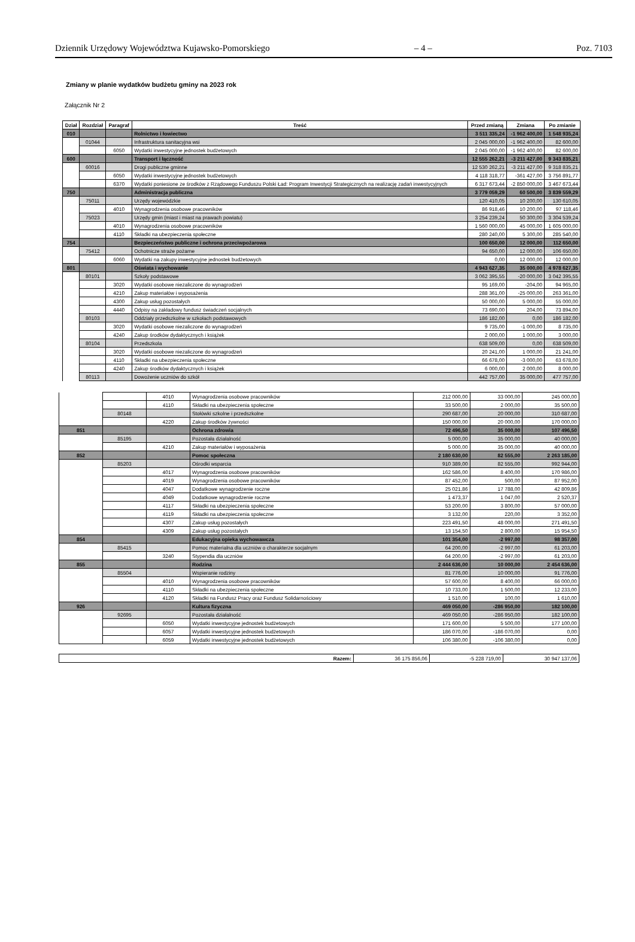Dziennik Urzędowy Województwa Kujawsko-Pomorskiego – 4 – Poz. 7103
Zmiany w planie wydatków budżetu gminy na 2023 rok
Załącznik Nr 2
| Dział | Rozdział | Paragraf | Treść | Przed zmianą | Zmiana | Po zmianie |
| --- | --- | --- | --- | --- | --- | --- |
| 010 | | | Rolnictwo i łowiectwo | 3 511 335,24 | -1 962 400,00 | 1 548 935,24 |
| | 01044 | | Infrastruktura sanitacyjna wsi | 2 045 000,00 | -1 962 400,00 | 82 600,00 |
| | | 6050 | Wydatki inwestycyjne jednostek budżetowych | 2 045 000,00 | -1 962 400,00 | 82 600,00 |
| 600 | | | Transport i łączność | 12 555 262,21 | -3 211 427,00 | 9 343 835,21 |
| | 60016 | | Drogi publiczne gminne | 12 530 262,21 | -3 211 427,00 | 9 318 835,21 |
| | | 6050 | Wydatki inwestycyjne jednostek budżetowych | 4 118 318,77 | -361 427,00 | 3 756 891,77 |
| | | 6370 | Wydatki poniesione ze środków z Rządowego Funduszu Polski Ład: Program Inwestycji Strategicznych na realizację zadań inwestycyjnych | 6 317 673,44 | -2 850 000,00 | 3 467 673,44 |
| 750 | | | Administracja publiczna | 3 779 059,29 | 60 500,00 | 3 839 559,29 |
| | 75011 | | Urzędy wojewódzkie | 120 410,05 | 10 200,00 | 130 610,05 |
| | | 4010 | Wynagrodzenia osobowe pracowników | 86 918,46 | 10 200,00 | 97 118,46 |
| | 75023 | | Urzędy gmin (miast i miast na prawach powiatu) | 3 254 239,24 | 50 300,00 | 3 304 539,24 |
| | | 4010 | Wynagrodzenia osobowe pracowników | 1 560 000,00 | 45 000,00 | 1 605 000,00 |
| | | 4110 | Składki na ubezpieczenia społeczne | 280 240,00 | 5 300,00 | 285 540,00 |
| 754 | | | Bezpieczeństwo publiczne i ochrona przeciwpożarowa | 100 650,00 | 12 000,00 | 112 650,00 |
| | 75412 | | Ochotnicze straże pożarne | 94 650,00 | 12 000,00 | 106 650,00 |
| | | 6060 | Wydatki na zakupy inwestycyjne jednostek budżetowych | 0,00 | 12 000,00 | 12 000,00 |
| 801 | | | Oświata i wychowanie | 4 943 627,35 | 35 000,00 | 4 978 627,35 |
| | 80101 | | Szkoły podstawowe | 3 062 395,55 | -20 000,00 | 3 042 395,55 |
| | | 3020 | Wydatki osobowe niezaliczone do wynagrodzeń | 95 169,00 | -204,00 | 94 965,00 |
| | | 4210 | Zakup materiałów i wyposażenia | 288 361,00 | -25 000,00 | 263 361,00 |
| | | 4300 | Zakup usług pozostałych | 50 000,00 | 5 000,00 | 55 000,00 |
| | | 4440 | Odpisy na zakładowy fundusz świadczeń socjalnych | 73 690,00 | 204,00 | 73 894,00 |
| | 80103 | | Oddziały przedszkolne w szkołach podstawowych | 186 182,00 | 0,00 | 186 182,00 |
| | | 3020 | Wydatki osobowe niezaliczone do wynagrodzeń | 9 735,00 | -1 000,00 | 8 735,00 |
| | | 4240 | Zakup środków dydaktycznych i książek | 2 000,00 | 1 000,00 | 3 000,00 |
| | 80104 | | Przedszkola | 638 509,00 | 0,00 | 638 509,00 |
| | | 3020 | Wydatki osobowe niezaliczone do wynagrodzeń | 20 241,00 | 1 000,00 | 21 241,00 |
| | | 4110 | Składki na ubezpieczenia społeczne | 66 678,00 | -3 000,00 | 63 678,00 |
| | | 4240 | Zakup środków dydaktycznych i książek | 6 000,00 | 2 000,00 | 8 000,00 |
| | 80113 | | Dowożenie uczniów do szkół | 442 757,00 | 35 000,00 | 477 757,00 |
| | | 4010 | Wynagrodzenia osobowe pracowników | 212 000,00 | 33 000,00 | 245 000,00 |
| | | 4110 | Składki na ubezpieczenia społeczne | 33 500,00 | 2 000,00 | 35 500,00 |
| | 80148 | | Stołówki szkolne i przedszkolne | 290 687,00 | 20 000,00 | 310 687,00 |
| | | 4220 | Zakup środków żywności | 150 000,00 | 20 000,00 | 170 000,00 |
| 851 | | | Ochrona zdrowia | 72 496,50 | 35 000,00 | 107 496,50 |
| | 85195 | | Pozostała działalność | 5 000,00 | 35 000,00 | 40 000,00 |
| | | 4210 | Zakup materiałów i wyposażenia | 5 000,00 | 35 000,00 | 40 000,00 |
| 852 | | | Pomoc społeczna | 2 180 630,00 | 82 555,00 | 2 263 185,00 |
| | 85203 | | Ośrodki wsparcia | 910 389,00 | 82 555,00 | 992 944,00 |
| | | 4017 | Wynagrodzenia osobowe pracowników | 162 586,00 | 8 400,00 | 170 986,00 |
| | | 4019 | Wynagrodzenia osobowe pracowników | 87 452,00 | 500,00 | 87 952,00 |
| | | 4047 | Dodatkowe wynagrodzenie roczne | 25 021,86 | 17 788,00 | 42 809,86 |
| | | 4049 | Dodatkowe wynagrodzenie roczne | 1 473,37 | 1 047,00 | 2 520,37 |
| | | 4117 | Składki na ubezpieczenia społeczne | 53 200,00 | 3 800,00 | 57 000,00 |
| | | 4119 | Składki na ubezpieczenia społeczne | 3 132,00 | 220,00 | 3 352,00 |
| | | 4307 | Zakup usług pozostałych | 223 491,50 | 48 000,00 | 271 491,50 |
| | | 4309 | Zakup usług pozostałych | 13 154,50 | 2 800,00 | 15 954,50 |
| 854 | | | Edukacyjna opieka wychowawcza | 101 354,00 | -2 997,00 | 98 357,00 |
| | 85415 | | Pomoc materialna dla uczniów o charakterze socjalnym | 64 200,00 | -2 997,00 | 61 203,00 |
| | | 3240 | Stypendia dla uczniów | 64 200,00 | -2 997,00 | 61 203,00 |
| 855 | | | Rodzina | 2 444 636,00 | 10 000,00 | 2 454 636,00 |
| | 85504 | | Wspieranie rodziny | 81 776,00 | 10 000,00 | 91 776,00 |
| | | 4010 | Wynagrodzenia osobowe pracowników | 57 600,00 | 8 400,00 | 66 000,00 |
| | | 4110 | Składki na ubezpieczenia społeczne | 10 733,00 | 1 500,00 | 12 233,00 |
| | | 4120 | Składki na Fundusz Pracy oraz Fundusz Solidarnościowy | 1 510,00 | 100,00 | 1 610,00 |
| 926 | | | Kultura fizyczna | 469 050,00 | -286 950,00 | 182 100,00 |
| | 92695 | | Pozostała działalność | 469 050,00 | -286 950,00 | 182 100,00 |
| | | 6050 | Wydatki inwestycyjne jednostek budżetowych | 171 600,00 | 5 500,00 | 177 100,00 |
| | | 6057 | Wydatki inwestycyjne jednostek budżetowych | 186 070,00 | -186 070,00 | 0,00 |
| | | 6059 | Wydatki inwestycyjne jednostek budżetowych | 106 380,00 | -106 380,00 | 0,00 |
| Razem: | 36 175 856,06 | -5 228 719,00 | 30 947 137,06 |